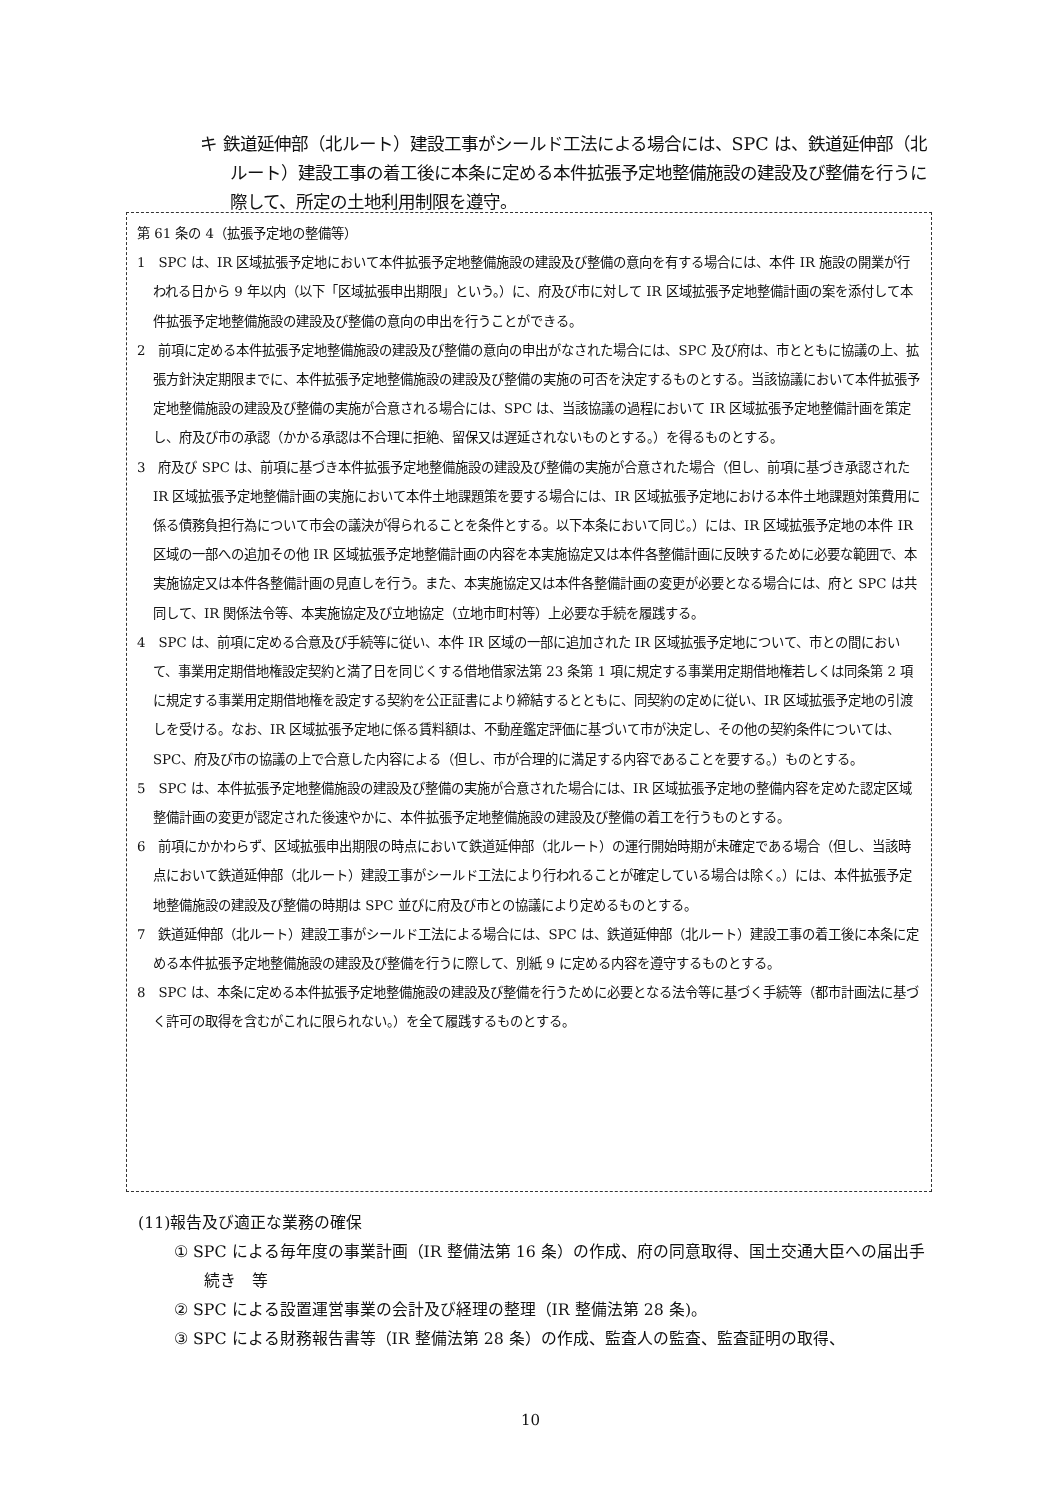キ 鉄道延伸部（北ルート）建設工事がシールド工法による場合には、SPC は、鉄道延伸部（北ルート）建設工事の着工後に本条に定める本件拡張予定地整備施設の建設及び整備を行うに際して、所定の土地利用制限を遵守。
第 61 条の 4（拡張予定地の整備等）
1　SPC は、IR 区域拡張予定地において本件拡張予定地整備施設の建設及び整備の意向を有する場合には、本件 IR 施設の開業が行われる日から 9 年以内（以下「区域拡張申出期限」という。）に、府及び市に対して IR 区域拡張予定地整備計画の案を添付して本件拡張予定地整備施設の建設及び整備の意向の申出を行うことができる。
2　前項に定める本件拡張予定地整備施設の建設及び整備の意向の申出がなされた場合には、SPC 及び府は、市とともに協議の上、拡張方針決定期限までに、本件拡張予定地整備施設の建設及び整備の実施の可否を決定するものとする。当該協議において本件拡張予定地整備施設の建設及び整備の実施が合意される場合には、SPC は、当該協議の過程において IR 区域拡張予定地整備計画を策定し、府及び市の承認（かかる承認は不合理に拒絶、留保又は遅延されないものとする。）を得るものとする。
3　府及び SPC は、前項に基づき本件拡張予定地整備施設の建設及び整備の実施が合意された場合（但し、前項に基づき承認された IR 区域拡張予定地整備計画の実施において本件土地課題策を要する場合には、IR 区域拡張予定地における本件土地課題対策費用に係る債務負担行為について市会の議決が得られることを条件とする。以下本条において同じ。）には、IR 区域拡張予定地の本件 IR 区域の一部への追加その他 IR 区域拡張予定地整備計画の内容を本実施協定又は本件各整備計画に反映するために必要な範囲で、本実施協定又は本件各整備計画の見直しを行う。また、本実施協定又は本件各整備計画の変更が必要となる場合には、府と SPC は共同して、IR 関係法令等、本実施協定及び立地協定（立地市町村等）上必要な手続を履践する。
4　SPC は、前項に定める合意及び手続等に従い、本件 IR 区域の一部に追加された IR 区域拡張予定地について、市との間において、事業用定期借地権設定契約と満了日を同じくする借地借家法第 23 条第 1 項に規定する事業用定期借地権若しくは同条第 2 項に規定する事業用定期借地権を設定する契約を公正証書により締結するとともに、同契約の定めに従い、IR 区域拡張予定地の引渡しを受ける。なお、IR 区域拡張予定地に係る賃料額は、不動産鑑定評価に基づいて市が決定し、その他の契約条件については、SPC、府及び市の協議の上で合意した内容による（但し、市が合理的に満足する内容であることを要する。）ものとする。
5　SPC は、本件拡張予定地整備施設の建設及び整備の実施が合意された場合には、IR 区域拡張予定地の整備内容を定めた認定区域整備計画の変更が認定された後速やかに、本件拡張予定地整備施設の建設及び整備の着工を行うものとする。
6　前項にかかわらず、区域拡張申出期限の時点において鉄道延伸部（北ルート）の運行開始時期が未確定である場合（但し、当該時点において鉄道延伸部（北ルート）建設工事がシールド工法により行われることが確定している場合は除く。）には、本件拡張予定地整備施設の建設及び整備の時期は SPC 並びに府及び市との協議により定めるものとする。
7　鉄道延伸部（北ルート）建設工事がシールド工法による場合には、SPC は、鉄道延伸部（北ルート）建設工事の着工後に本条に定める本件拡張予定地整備施設の建設及び整備を行うに際して、別紙 9 に定める内容を遵守するものとする。
8　SPC は、本条に定める本件拡張予定地整備施設の建設及び整備を行うために必要となる法令等に基づく手続等（都市計画法に基づく許可の取得を含むがこれに限られない。）を全て履践するものとする。
(11)報告及び適正な業務の確保
① SPC による毎年度の事業計画（IR 整備法第 16 条）の作成、府の同意取得、国土交通大臣への届出手続き　等
② SPC による設置運営事業の会計及び経理の整理（IR 整備法第 28 条)。
③ SPC による財務報告書等（IR 整備法第 28 条）の作成、監査人の監査、監査証明の取得、
10